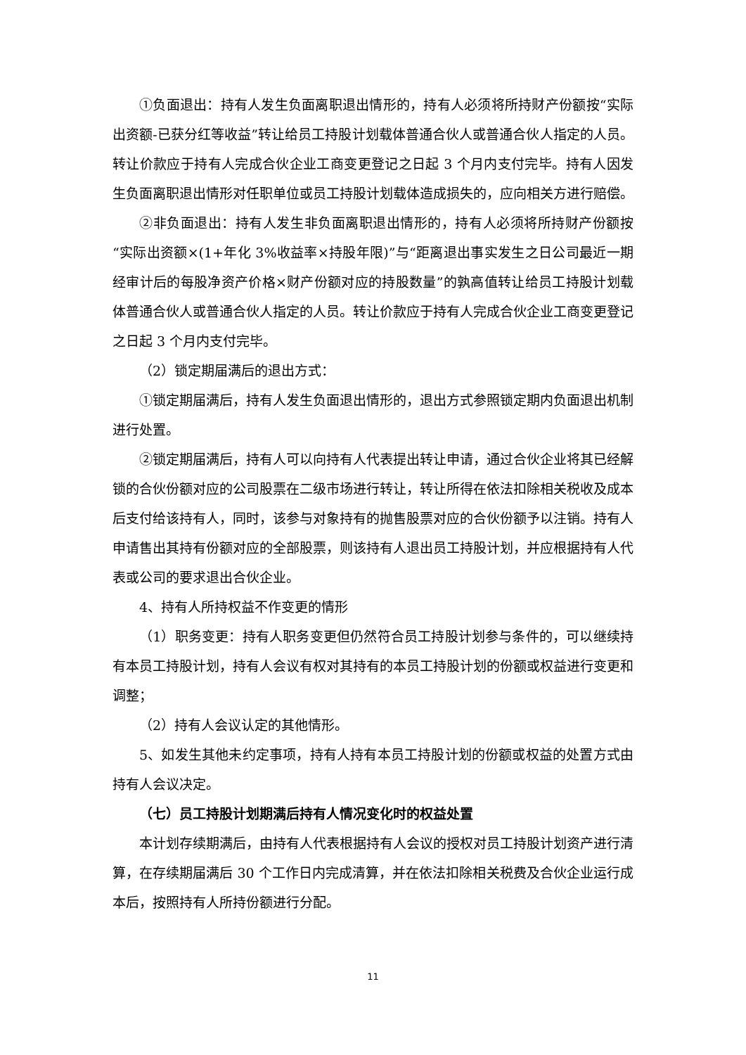①负面退出：持有人发生负面离职退出情形的，持有人必须将所持财产份额按“实际出资额-已获分红等收益”转让给员工持股计划载体普通合伙人或普通合伙人指定的人员。转让价款应于持有人完成合伙企业工商变更登记之日起 3 个月内支付完毕。持有人因发生负面离职退出情形对任职单位或员工持股计划载体造成损失的，应向相关方进行赔偿。
②非负面退出：持有人发生非负面离职退出情形的，持有人必须将所持财产份额按“实际出资额×(1+年化 3%收益率×持股年限)”与“距离退出事实发生之日公司最近一期经审计后的每股净资产价格×财产份额对应的持股数量”的孰高值转让给员工持股计划载体普通合伙人或普通合伙人指定的人员。转让价款应于持有人完成合伙企业工商变更登记之日起 3 个月内支付完毕。
（2）锁定期届满后的退出方式：
①锁定期届满后，持有人发生负面退出情形的，退出方式参照锁定期内负面退出机制进行处置。
②锁定期届满后，持有人可以向持有人代表提出转让申请，通过合伙企业将其已经解锁的合伙份额对应的公司股票在二级市场进行转让，转让所得在依法扣除相关税收及成本后支付给该持有人，同时，该参与对象持有的抛售股票对应的合伙份额予以注销。持有人申请售出其持有份额对应的全部股票，则该持有人退出员工持股计划，并应根据持有人代表或公司的要求退出合伙企业。
4、持有人所持权益不作变更的情形
（1）职务变更：持有人职务变更但仍然符合员工持股计划参与条件的，可以继续持有本员工持股计划，持有人会议有权对其持有的本员工持股计划的份额或权益进行变更和调整；
（2）持有人会议认定的其他情形。
5、如发生其他未约定事项，持有人持有本员工持股计划的份额或权益的处置方式由持有人会议决定。
（七）员工持股计划期满后持有人情况变化时的权益处置
本计划存续期满后，由持有人代表根据持有人会议的授权对员工持股计划资产进行清算，在存续期届满后 30 个工作日内完成清算，并在依法扣除相关税费及合伙企业运行成本后，按照持有人所持份额进行分配。
11